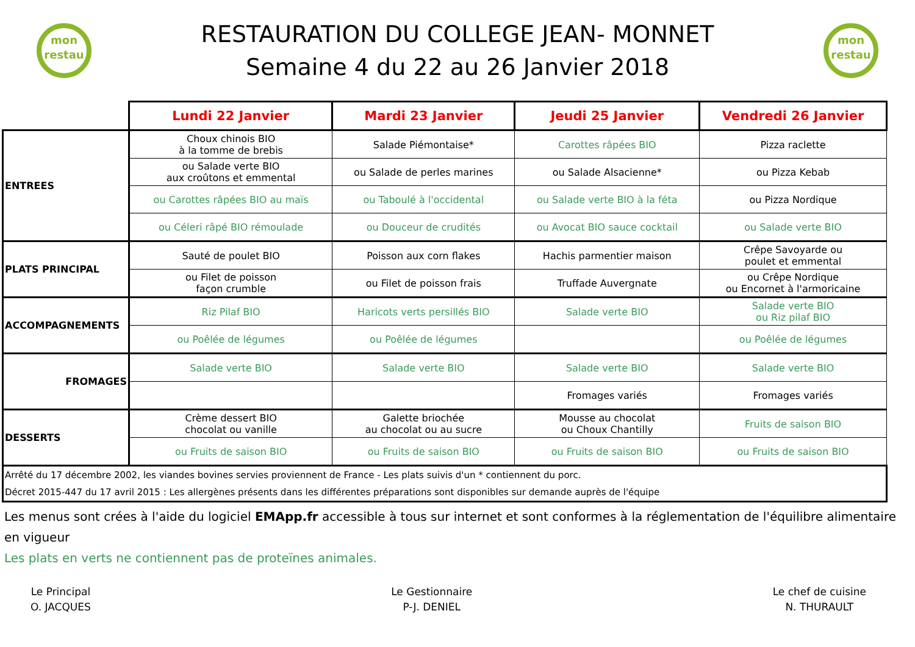mon restau
RESTAURATION DU COLLEGE JEAN- MONNET
Semaine 4 du 22 au 26 Janvier 2018
mon restau
| | Lundi 22 Janvier | Mardi 23 Janvier | Jeudi 25 Janvier | Vendredi 26 Janvier |
| ENTREES | Choux chinois BIO à la tomme de brebis | Salade Piémontaise* | Carottes râpées BIO | Pizza raclette |
| | ou Salade verte BIO aux croûtons et emmental | ou Salade de perles marines | ou Salade Alsacienne* | ou Pizza Kebab |
| | ou Carottes râpées BIO au maïs | ou Taboulé à l'occidental | ou Salade verte BIO à la féta | ou Pizza Nordique |
| | ou Céleri râpé BIO rémoulade | ou Douceur de crudités | ou Avocat BIO sauce cocktail | ou Salade verte BIO |
| PLATS PRINCIPAL | Sauté de poulet BIO | Poisson aux corn flakes | Hachis parmentier maison | Crêpe Savoyarde ou poulet et emmental |
| | ou Filet de poisson façon crumble | ou Filet de poisson frais | Truffade Auvergnate | ou Crêpe Nordique ou Encornet à l'armoricaine |
| ACCOMPAGNEMENTS | Riz Pilaf BIO | Haricots verts persillés BIO | Salade verte BIO | Salade verte BIO ou Riz pilaf BIO |
| | ou Poêlée de légumes | ou Poêlée de légumes | | ou Poêlée de légumes |
| FROMAGES | Salade verte BIO | Salade verte BIO | Salade verte BIO | Salade verte BIO |
| | | | Fromages variés | Fromages variés |
| DESSERTS | Crème dessert BIO chocolat ou vanille | Galette briochée au chocolat ou au sucre | Mousse au chocolat ou Choux Chantilly | Fruits de saison BIO |
| | ou Fruits de saison BIO | ou Fruits de saison BIO | ou Fruits de saison BIO | ou Fruits de saison BIO |
| Arrêté du 17 décembre 2002, les viandes bovines servies proviennent de France - Les plats suivis d'un * contiennent du porc. Décret 2015-447 du 17 avril 2015 : Les allergènes présents dans les différentes préparations sont disponibles sur demande auprès de l'équipe | | | | |
Les menus sont crées à l'aide du logiciel EMApp.fr accessible à tous sur internet et sont conformes à la réglementation de l'équilibre alimentaire en vigueur
Les plats en verts ne contiennent pas de proteïnes animales.
Le Principal
O. JACQUES
Le Gestionnaire
P-J. DENIEL
Le chef de cuisine
N. THURAULT